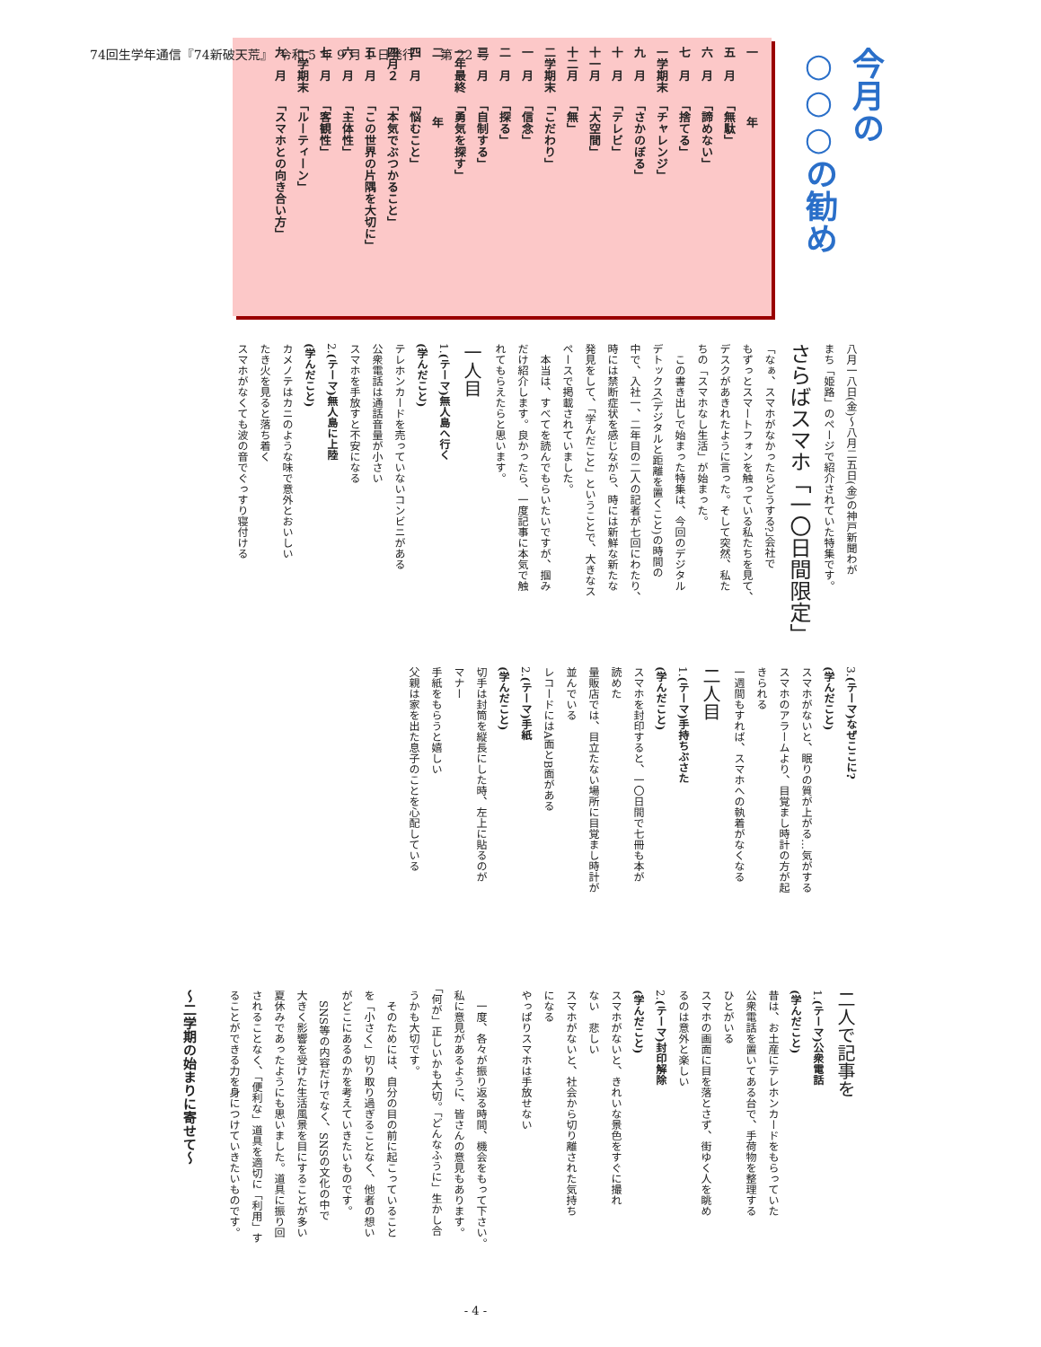74回生学年通信『74新破天荒』　令和 5 年 9 月 1 日発行　　第 22 号
今月の
○○○の勧め
一　　　　　年
五　月　　「無駄」
六　月　　「諦めない」
七　月　　「捨てる」
一学期末　「チャレンジ」
九　月　　「さかのぼる」
十　月　　「テレビ」
十一月　　「大空間」
十二月　　「無」
二学期末　「こだわり」
一　月　　「信念」
二　月　　「探る」
三　月　　「自制する」
一年最終　「勇気を探す」
二　　　　　年
四　月　　「悩むこと」
四月２　　「本気でぶつかること」
五　月　　「この世界の片隅を大切に」
六　月　　「主体性」
七　月　　「客観性」
一学期末　「ルーティーン」
九　月　　「スマホとの向き合い方」
八月一八日(金)～八月二五日(金)の神戸新聞わが
まち「姫路」のページで紹介されていた特集です。
さらばスマホ「一〇日間限定」
「なぁ、スマホがなかったらどうする?」会社で
もずっとスマートフォンを触っている私たちを見て、
デスクがあきれたように言った。そして突然、私た
ちの「スマホなし生活」が始まった。
　この書き出しで始まった特集は、今回のデジタル
デトックス(デジタルと距離を置くこと)の時間の
中で、入社一、二年目の二人の記者が七回にわたり、
時には禁断症状を感じながら、時には新鮮な新たな
発見をして、「学んだこと」ということで、大きなス
ペースで掲載されていました。
　本当は、すべてを読んでもらいたいですが、掴み
だけ紹介します。良かったら、一度記事に本気で触
れてもらえたらと思います。
一人目
1.(テーマ)無人島へ行く
(学んだこと)
テレホンカードを売っていないコンビニがある
公衆電話は通話音量が小さい
スマホを手放すと不安になる
2.(テーマ)無人島に上陸
(学んだこと)
カメノテはカニのような味で意外とおいしい
たき火を見ると落ち着く
スマホがなくても波の音でぐっすり寝付ける
3.(テーマ)なぜここに?
(学んだこと)
スマホがないと、眠りの質が上がる…気がする
スマホのアラームより、目覚まし時計の方が起
きられる
一週間もすれば、スマホへの執着がなくなる
二人目
1.(テーマ)手持ちぶさた
(学んだこと)
スマホを封印すると、一〇日間で七冊も本が
読めた
量販店では、目立たない場所に目覚まし時計が
並んでいる
レコードにはA面とB面がある
2.(テーマ)手紙
(学んだこと)
切手は封筒を縦長にした時、左上に貼るのが
マナー
手紙をもらうと嬉しい
父親は家を出た息子のことを心配している
二人で記事を
1.(テーマ)公衆電話
(学んだこと)
昔は、お土産にテレホンカードをもらっていた
公衆電話を置いてある台で、手荷物を整理する
ひとがいる
スマホの画面に目を落とさず、街ゆく人を眺め
るのは意外と楽しい
2.(テーマ)封印解除
(学んだこと)
スマホがないと、きれいな景色をすぐに撮れ
ない　悲しい
スマホがないと、社会から切り離された気持ち
になる
やっぱりスマホは手放せない
　一度、各々が振り返る時間、機会をもって下さい。
私に意見があるように、皆さんの意見もあります。
「何が」正しいかも大切。「どんなふうに」生かし合
うかも大切です。
　そのためには、自分の目の前に起こっていること
を「小さく」切り取り過ぎることなく、他者の想い
がどこにあるのかを考えていきたいものです。
　SNS等の内容だけでなく、SNSの文化の中で
大きく影響を受けた生活風景を目にすることが多い
夏休みであったようにも思いました。道具に振り回
されることなく、「便利な」道具を適切に「利用」す
ることができる力を身につけていきたいものです。
～二学期の始まりに寄せて～
- 4 -